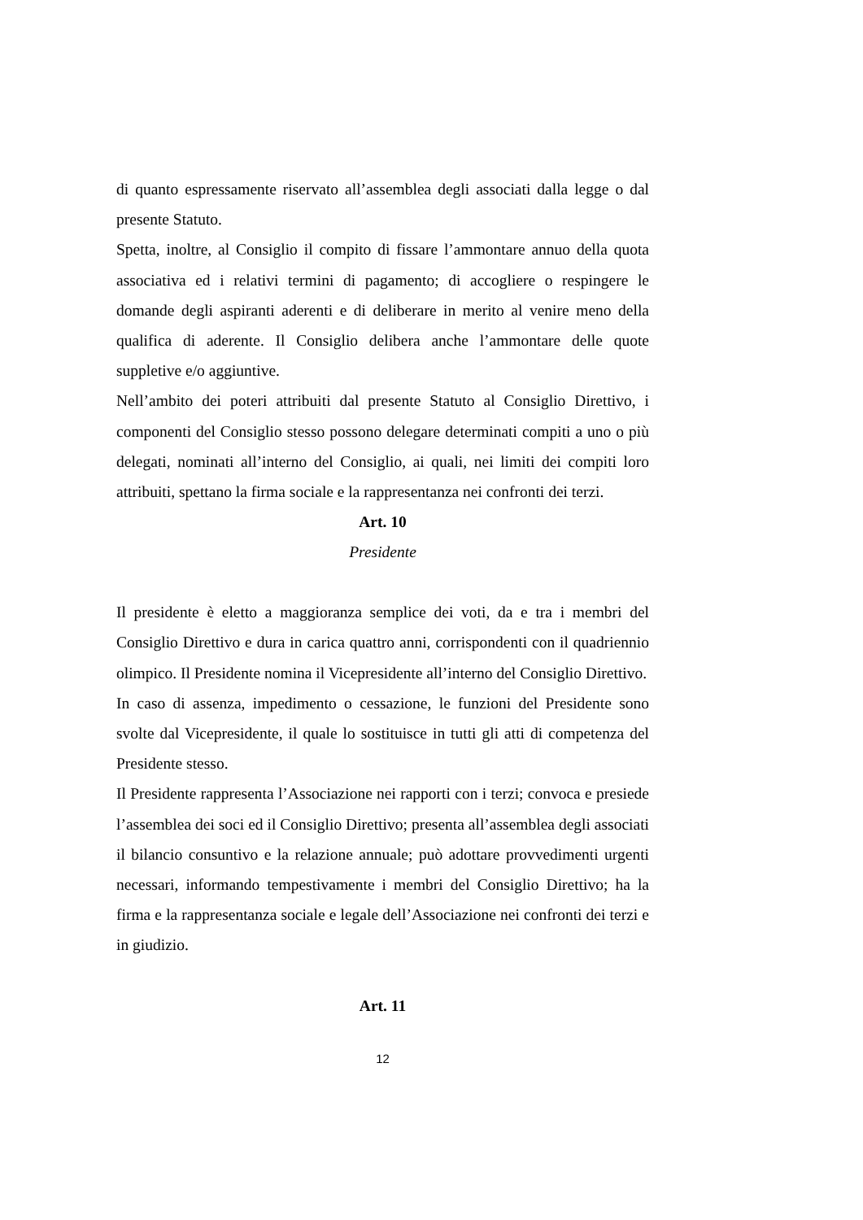di quanto espressamente riservato all’assemblea degli associati dalla legge o dal presente Statuto.
Spetta, inoltre, al Consiglio il compito di fissare l’ammontare annuo della quota associativa ed i relativi termini di pagamento; di accogliere o respingere le domande degli aspiranti aderenti e di deliberare in merito al venire meno della qualifica di aderente. Il Consiglio delibera anche l’ammontare delle quote suppletive e/o aggiuntive.
Nell’ambito dei poteri attribuiti dal presente Statuto al Consiglio Direttivo, i componenti del Consiglio stesso possono delegare determinati compiti a uno o più delegati, nominati all’interno del Consiglio, ai quali, nei limiti dei compiti loro attribuiti, spettano la firma sociale e la rappresentanza nei confronti dei terzi.
Art. 10
Presidente
Il presidente è eletto a maggioranza semplice dei voti, da e tra i membri del Consiglio Direttivo e dura in carica quattro anni, corrispondenti con il quadriennio olimpico. Il Presidente nomina il Vicepresidente all’interno del Consiglio Direttivo.
In caso di assenza, impedimento o cessazione, le funzioni del Presidente sono svolte dal Vicepresidente, il quale lo sostituisce in tutti gli atti di competenza del Presidente stesso.
Il Presidente rappresenta l’Associazione nei rapporti con i terzi; convoca e presiede l’assemblea dei soci ed il Consiglio Direttivo; presenta all’assemblea degli associati il bilancio consuntivo e la relazione annuale; può adottare provvedimenti urgenti necessari, informando tempestivamente i membri del Consiglio Direttivo; ha la firma e la rappresentanza sociale e legale dell’Associazione nei confronti dei terzi e in giudizio.
Art. 11
12